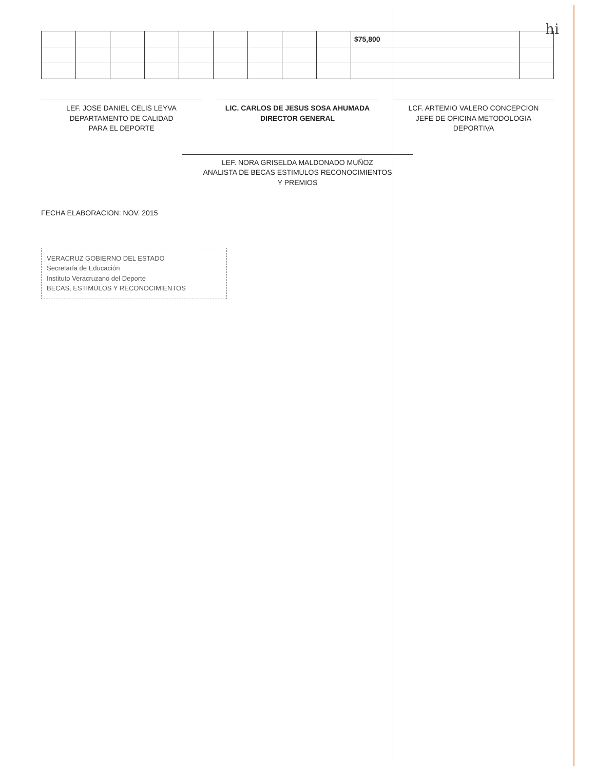hi
| | | | | | | | | | $75,800 | |
LEF. JOSE DANIEL CELIS LEYVA
DEPARTAMENTO DE CALIDAD
PARA EL DEPORTE
LIC. CARLOS DE JESUS SOSA AHUMADA
DIRECTOR GENERAL
LCF. ARTEMIO VALERO CONCEPCION
JEFE DE OFICINA METODOLOGIA
DEPORTIVA
LEF. NORA GRISELDA MALDONADO MUÑOZ
ANALISTA DE BECAS ESTIMULOS RECONOCIMIENTOS
Y PREMIOS
FECHA ELABORACION: NOV. 2015
VERACRUZ GOBIERNO DEL ESTADO
Secretaría de Educación
Instituto Veracruzano del Deporte
BECAS, ESTIMULOS Y RECONOCIMIENTOS